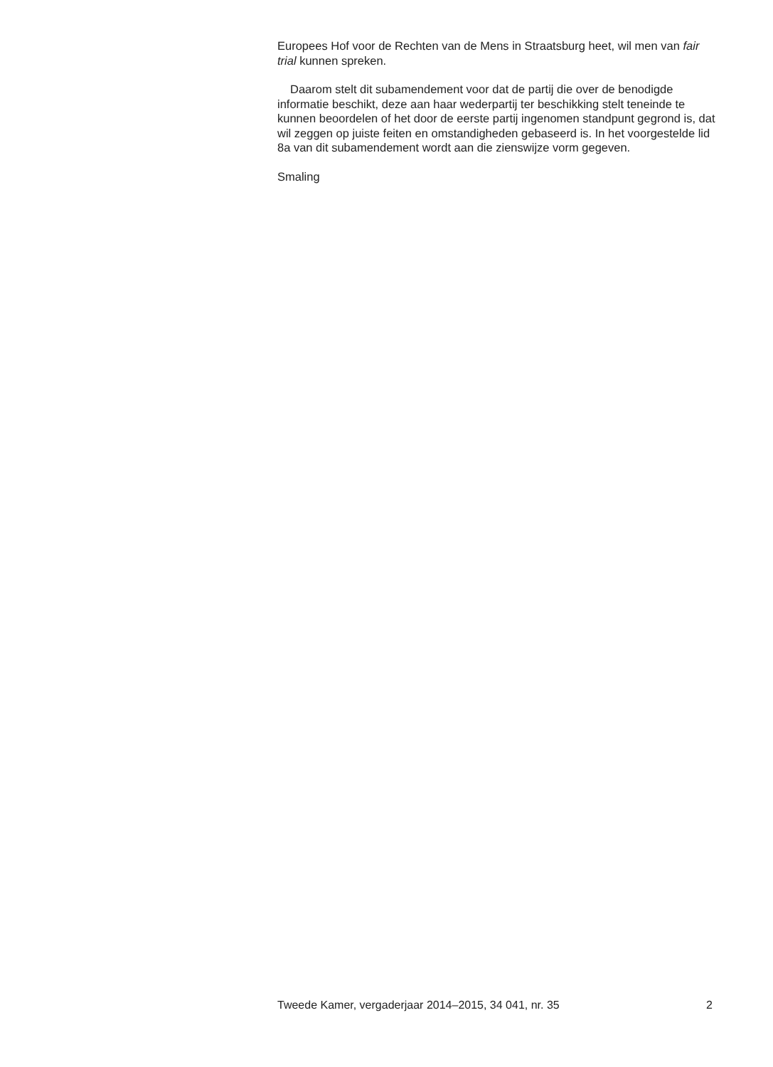Europees Hof voor de Rechten van de Mens in Straatsburg heet, wil men van fair trial kunnen spreken.
Daarom stelt dit subamendement voor dat de partij die over de benodigde informatie beschikt, deze aan haar wederpartij ter beschikking stelt teneinde te kunnen beoordelen of het door de eerste partij ingenomen standpunt gegrond is, dat wil zeggen op juiste feiten en omstandigheden gebaseerd is. In het voorgestelde lid 8a van dit subamendement wordt aan die zienswijze vorm gegeven.
Smaling
Tweede Kamer, vergaderjaar 2014–2015, 34 041, nr. 35 2